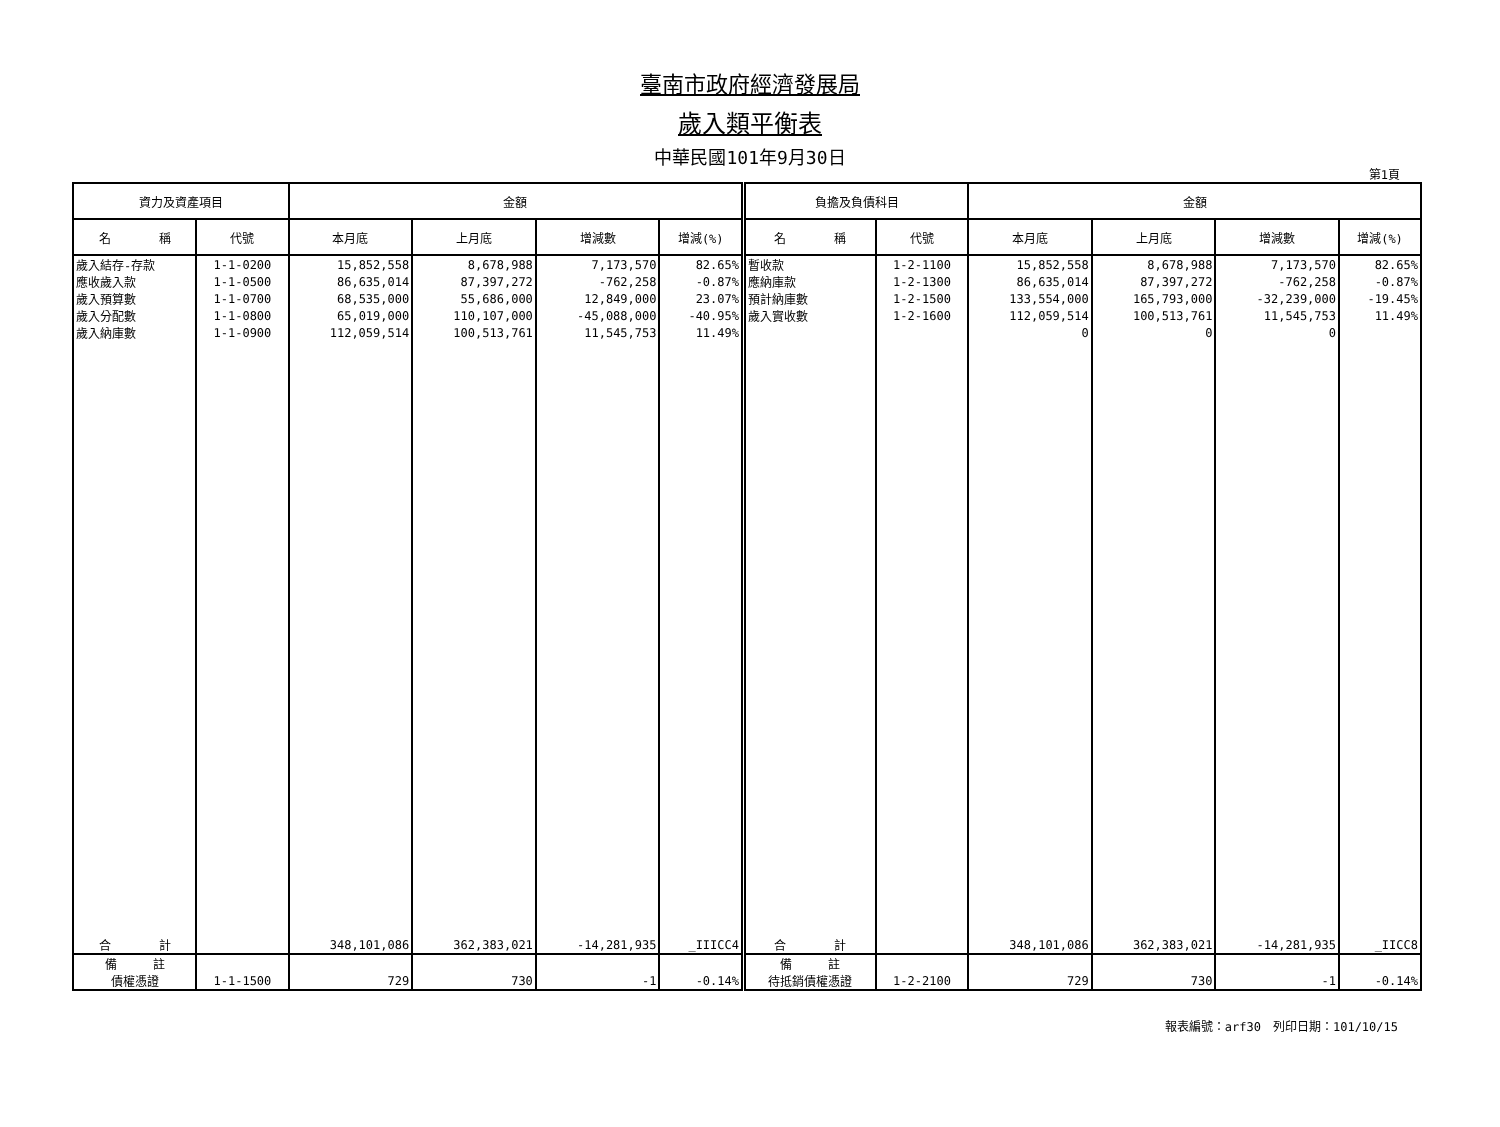臺南市政府經濟發展局
歲入類平衡表
中華民國101年9月30日
第1頁
| 資力及資產項目 | | 金額 | | | | 負擔及負債科目 | | 金額 | | | |
| --- | --- | --- | --- | --- | --- | --- | --- | --- | --- | --- | --- |
| 名 稱 | 代號 | 本月底 | 上月底 | 增減數 | 增減(%) | 名 稱 | 代號 | 本月底 | 上月底 | 增減數 | 增減(%) |
| 歲入結存-存款 | 1-1-0200 | 15,852,558 | 8,678,988 | 7,173,570 | 82.65% | 暫收款 | 1-2-1100 | 15,852,558 | 8,678,988 | 7,173,570 | 82.65% |
| 應收歲入款 | 1-1-0500 | 86,635,014 | 87,397,272 | -762,258 | -0.87% | 應納庫款 | 1-2-1300 | 86,635,014 | 87,397,272 | -762,258 | -0.87% |
| 歲入預算數 | 1-1-0700 | 68,535,000 | 55,686,000 | 12,849,000 | 23.07% | 預計納庫數 | 1-2-1500 | 133,554,000 | 165,793,000 | -32,239,000 | -19.45% |
| 歲入分配數 | 1-1-0800 | 65,019,000 | 110,107,000 | -45,088,000 | -40.95% | 歲入實收數 | 1-2-1600 | 112,059,514 | 100,513,761 | 11,545,753 | 11.49% |
| 歲入納庫數 | 1-1-0900 | 112,059,514 | 100,513,761 | 11,545,753 | 11.49% | | | 0 | 0 | 0 | |
| 合 計 | | 348,101,086 | 362,383,021 | -14,281,935 | _IIICC4 | 合 計 | | 348,101,086 | 362,383,021 | -14,281,935 | _IICC8 |
| 備 註 | | | | | | 備 註 | | | | | |
| 債權憑證 | 1-1-1500 | 729 | 730 | -1 | -0.14% | 待抵銷債權憑證 | 1-2-2100 | 729 | 730 | -1 | -0.14% |
報表編號：arf30　列印日期：101/10/15